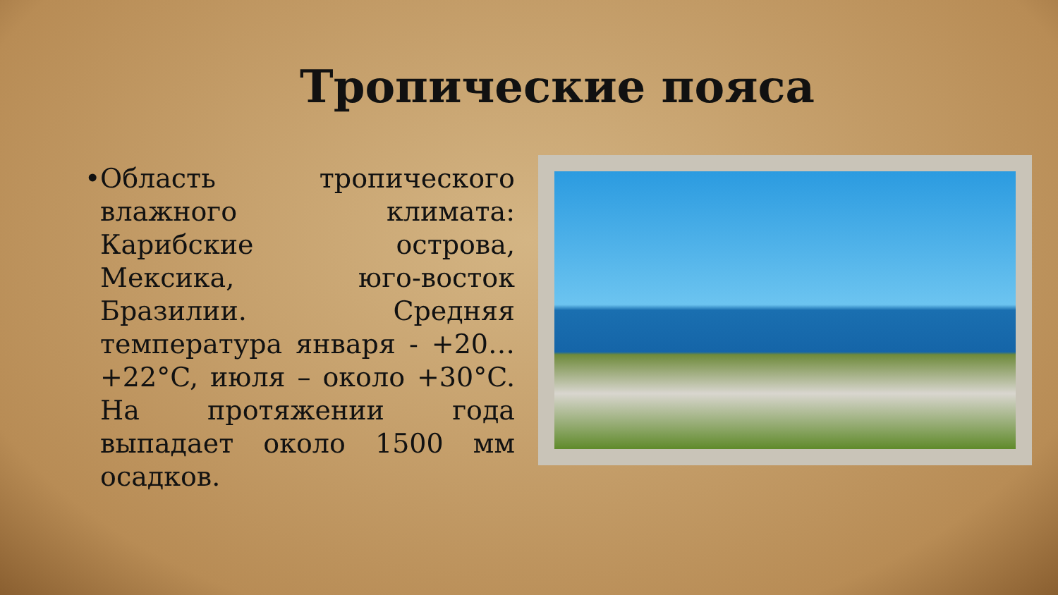Тропические пояса
•
Область тропического влажного климата: Карибские острова, Мексика, юго-восток Бразилии. Средняя температура января - +20…+22°C, июля – около +30°C. На протяжении года выпадает около 1500 мм осадков.